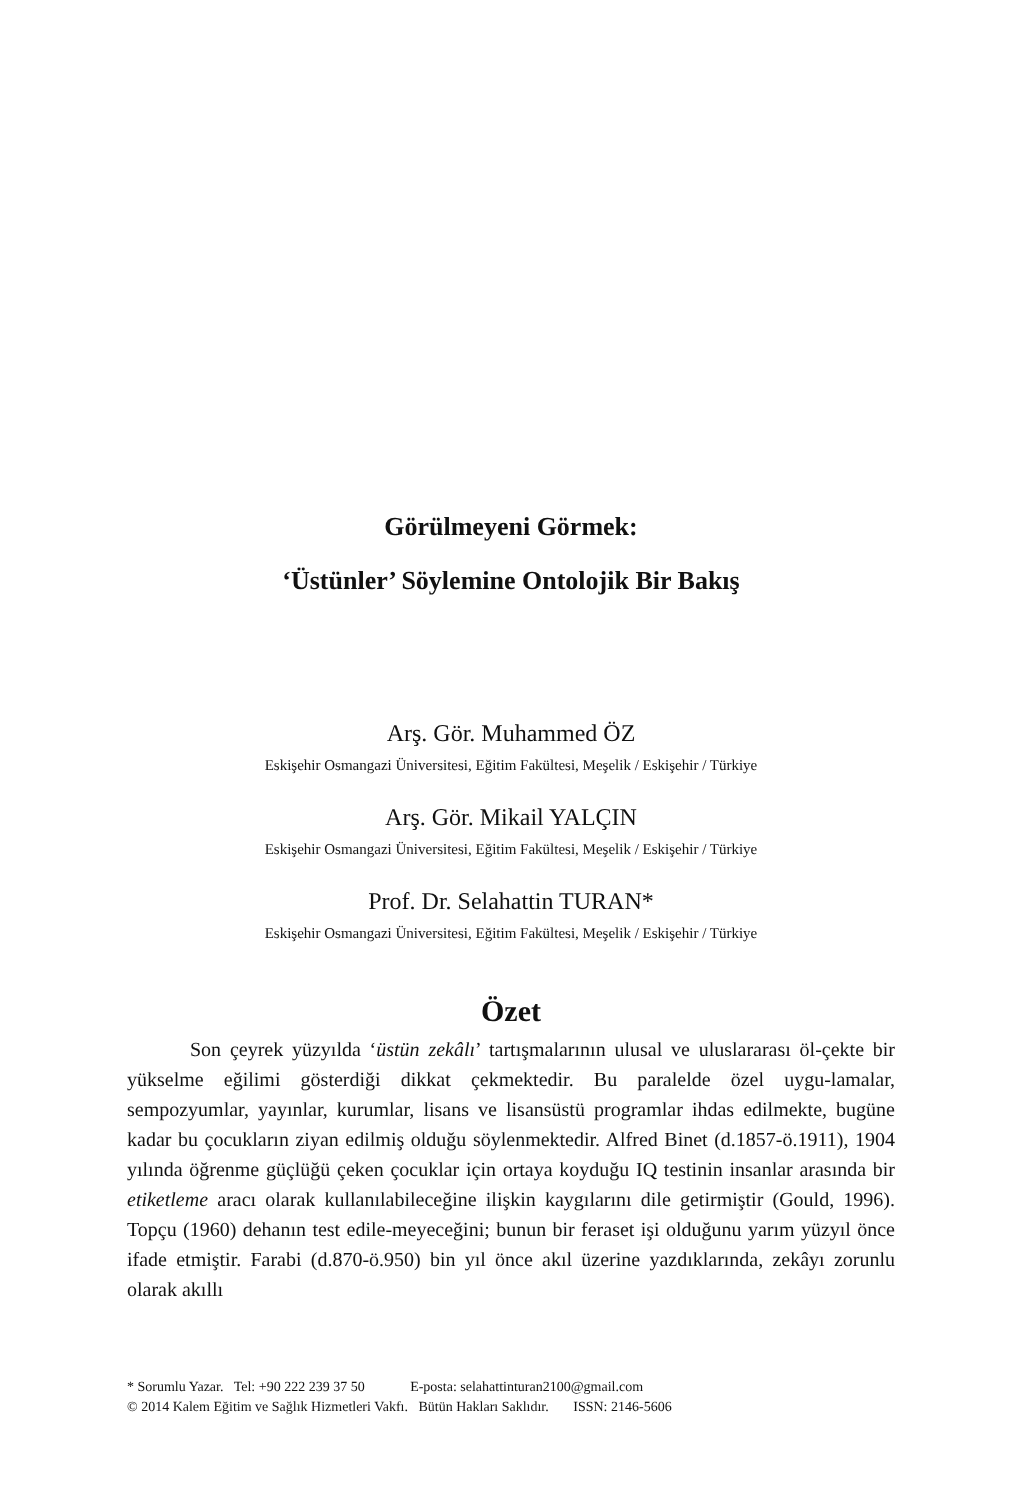Görülmeyeni Görmek:
‘Üstünler’ Söylemine Ontolojik Bir Bakış
Arş. Gör. Muhammed ÖZ
Eskişehir Osmangazi Üniversitesi, Eğitim Fakültesi, Meşelik / Eskişehir / Türkiye
Arş. Gör. Mikail YALÇIN
Eskişehir Osmangazi Üniversitesi, Eğitim Fakültesi, Meşelik / Eskişehir / Türkiye
Prof. Dr. Selahattin TURAN*
Eskişehir Osmangazi Üniversitesi, Eğitim Fakültesi, Meşelik / Eskişehir / Türkiye
Özet
Son çeyrek yüzyılda ‘üstün zekâlı’ tartışmalarının ulusal ve uluslararası öl-çekte bir yükselme eğilimi gösterdiği dikkat çekmektedir. Bu paralelde özel uygu-lamalar, sempozyumlar, yayınlar, kurumlar, lisans ve lisansüstü programlar ihdas edilmekte, bugüne kadar bu çocukların ziyan edilmiş olduğu söylenmektedir. Alfred Binet (d.1857-ö.1911), 1904 yılında öğrenme güçlüğü çeken çocuklar için ortaya koyduğu IQ testinin insanlar arasında bir etiketleme aracı olarak kullanılabileceğine ilişkin kaygılarını dile getirmiştir (Gould, 1996). Topçu (1960) dehanın test edile-meyeceğini; bunun bir feraset işi olduğunu yarım yüzyıl önce ifade etmiştir. Farabi (d.870-ö.950) bin yıl önce akıl üzerine yazdıklarında, zekâyı zorunlu olarak akıllı
* Sorumlu Yazar. Tel: +90 222 239 37 50 E-posta: selahattinturan2100@gmail.com
© 2014 Kalem Eğitim ve Sağlık Hizmetleri Vakfı. Bütün Hakları Saklıdır. ISSN: 2146-5606